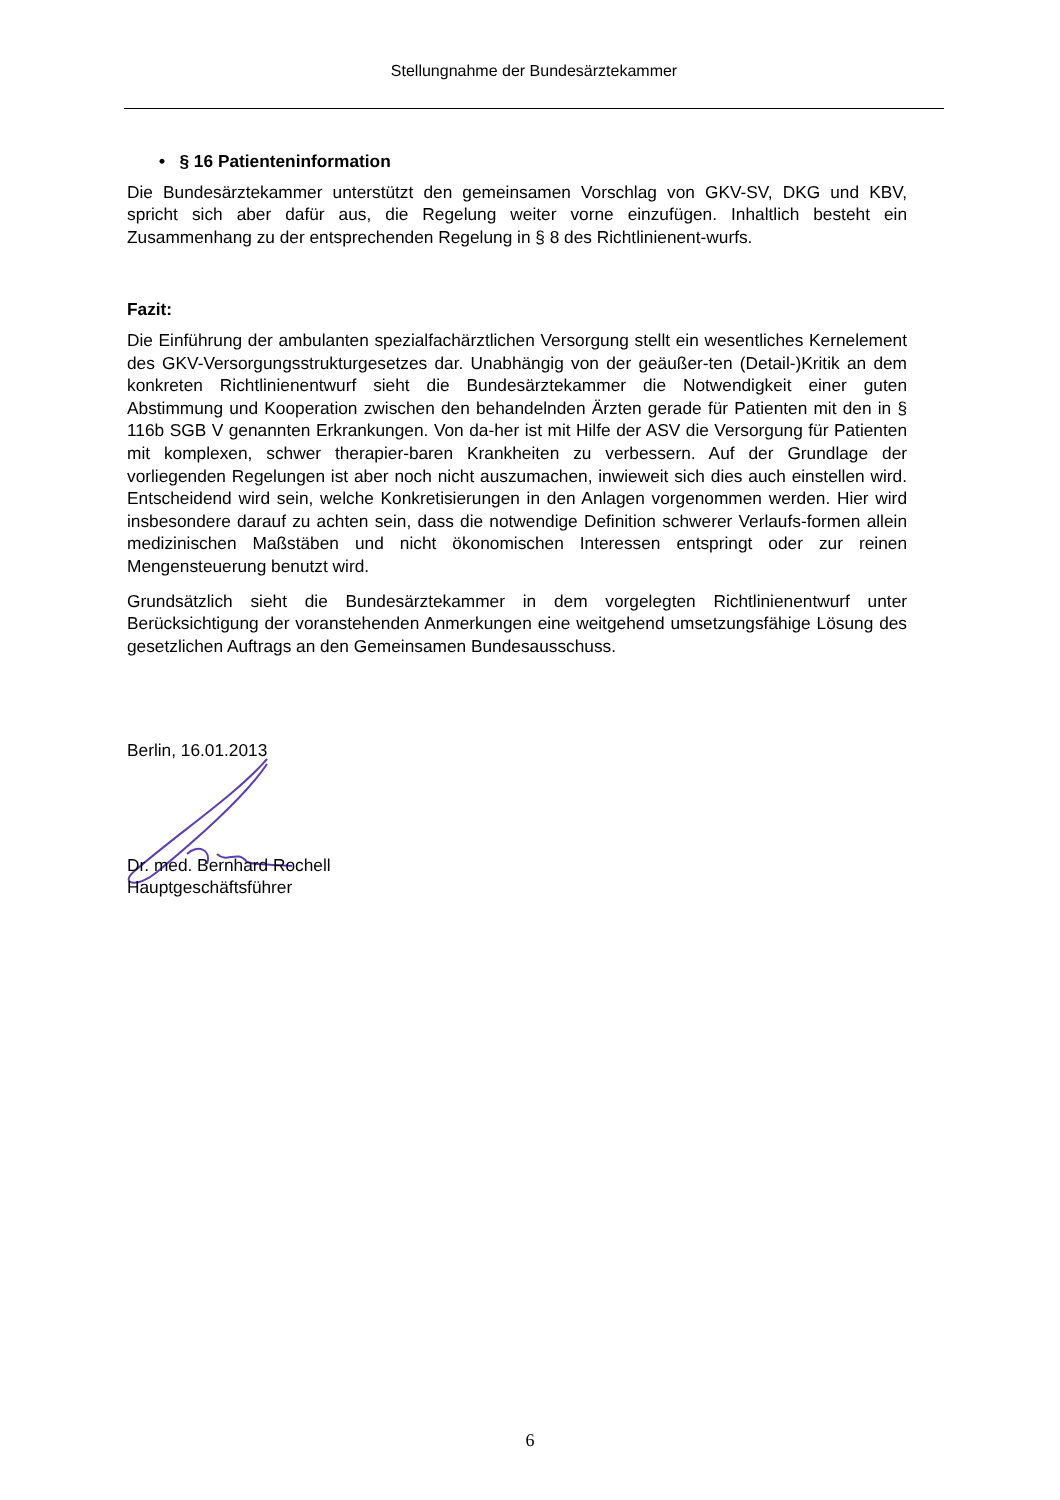Stellungnahme der Bundesärztekammer
• § 16 Patienteninformation
Die Bundesärztekammer unterstützt den gemeinsamen Vorschlag von GKV-SV, DKG und KBV, spricht sich aber dafür aus, die Regelung weiter vorne einzufügen. Inhaltlich besteht ein Zusammenhang zu der entsprechenden Regelung in § 8 des Richtlinienent-wurfs.
Fazit:
Die Einführung der ambulanten spezialfachärztlichen Versorgung stellt ein wesentliches Kernelement des GKV-Versorgungsstrukturgesetzes dar. Unabhängig von der geäußer-ten (Detail-)Kritik an dem konkreten Richtlinienentwurf sieht die Bundesärztekammer die Notwendigkeit einer guten Abstimmung und Kooperation zwischen den behandelnden Ärzten gerade für Patienten mit den in § 116b SGB V genannten Erkrankungen. Von da-her ist mit Hilfe der ASV die Versorgung für Patienten mit komplexen, schwer therapier-baren Krankheiten zu verbessern. Auf der Grundlage der vorliegenden Regelungen ist aber noch nicht auszumachen, inwieweit sich dies auch einstellen wird. Entscheidend wird sein, welche Konkretisierungen in den Anlagen vorgenommen werden. Hier wird insbesondere darauf zu achten sein, dass die notwendige Definition schwerer Verlaufs-formen allein medizinischen Maßstäben und nicht ökonomischen Interessen entspringt oder zur reinen Mengensteuerung benutzt wird.
Grundsätzlich sieht die Bundesärztekammer in dem vorgelegten Richtlinienentwurf unter Berücksichtigung der voranstehenden Anmerkungen eine weitgehend umsetzungsfähige Lösung des gesetzlichen Auftrags an den Gemeinsamen Bundesausschuss.
Berlin, 16.01.2013
Dr. med. Bernhard Rochell
Hauptgeschäftsführer
6